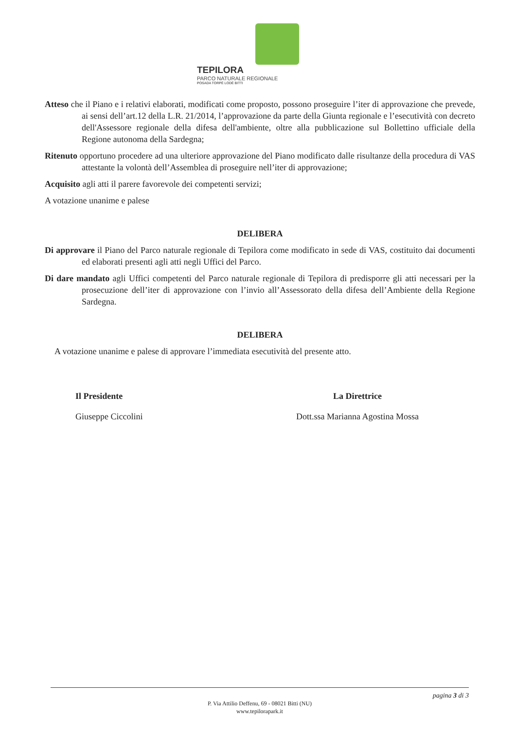TEPILORA
PARCO NATURALE REGIONALE
POSADA TORPÈ LODÈ BITTI
Atteso che il Piano e i relativi elaborati, modificati come proposto, possono proseguire l’iter di approvazione che prevede, ai sensi dell’art.12 della L.R. 21/2014, l’approvazione da parte della Giunta regionale e l’esecutività con decreto dell'Assessore regionale della difesa dell'ambiente, oltre alla pubblicazione sul Bollettino ufficiale della Regione autonoma della Sardegna;
Ritenuto opportuno procedere ad una ulteriore approvazione del Piano modificato dalle risultanze della procedura di VAS attestante la volontà dell’Assemblea di proseguire nell’iter di approvazione;
Acquisito agli atti il parere favorevole dei competenti servizi;
A votazione unanime e palese
DELIBERA
Di approvare il Piano del Parco naturale regionale di Tepilora come modificato in sede di VAS, costituito dai documenti ed elaborati presenti agli atti negli Uffici del Parco.
Di dare mandato agli Uffici competenti del Parco naturale regionale di Tepilora di predisporre gli atti necessari per la prosecuzione dell’iter di approvazione con l’invio all’Assessorato della difesa dell’Ambiente della Regione Sardegna.
DELIBERA
A votazione unanime e palese di approvare l’immediata esecutività del presente atto.
Il Presidente
Giuseppe Ciccolini
La Direttrice
Dott.ssa Marianna Agostina Mossa
pagina 3 di 3
P. Via Attilio Deffenu, 69 - 08021 Bitti (NU)
www.tepilorapark.it